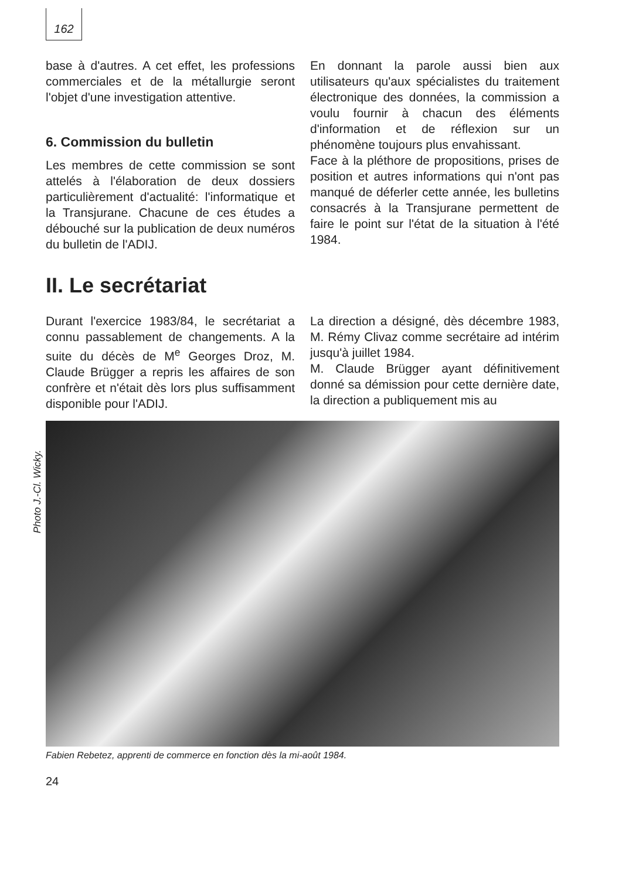162
base à d'autres. A cet effet, les professions commerciales et de la métallurgie seront l'objet d'une investigation attentive.
6. Commission du bulletin
Les membres de cette commission se sont attelés à l'élaboration de deux dossiers particulièrement d'actualité: l'informatique et la Transjurane. Chacune de ces études a débouché sur la publication de deux numéros du bulletin de l'ADIJ.
En donnant la parole aussi bien aux utilisateurs qu'aux spécialistes du traitement électronique des données, la commission a voulu fournir à chacun des éléments d'information et de réflexion sur un phénomène toujours plus envahissant.
Face à la pléthore de propositions, prises de position et autres informations qui n'ont pas manqué de déferler cette année, les bulletins consacrés à la Transjurane permettent de faire le point sur l'état de la situation à l'été 1984.
II. Le secrétariat
Durant l'exercice 1983/84, le secrétariat a connu passablement de changements. A la suite du décès de M<sup>e</sup> Georges Droz, M. Claude Brügger a repris les affaires de son confrère et n'était dès lors plus suffisamment disponible pour l'ADIJ.
La direction a désigné, dès décembre 1983, M. Rémy Clivaz comme secrétaire ad intérim jusqu'à juillet 1984.
M. Claude Brügger ayant définitivement donné sa démission pour cette dernière date, la direction a publiquement mis au
Photo J.-Cl. Wicky.
Fabien Rebetez, apprenti de commerce en fonction dès la mi-août 1984.
24